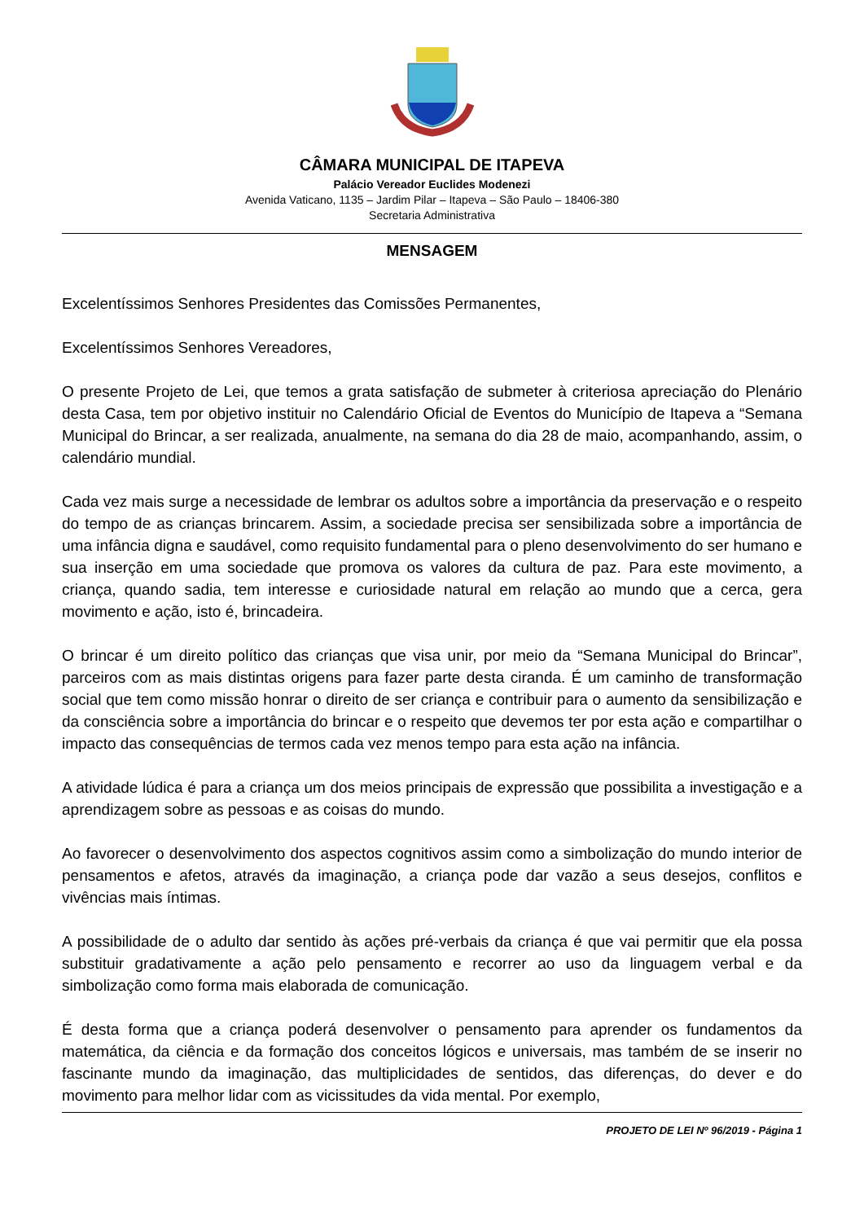CÂMARA MUNICIPAL DE ITAPEVA
Palácio Vereador Euclides Modenezi
Avenida Vaticano, 1135 – Jardim Pilar – Itapeva – São Paulo – 18406-380
Secretaria Administrativa
MENSAGEM
Excelentíssimos Senhores Presidentes das Comissões Permanentes,
Excelentíssimos Senhores Vereadores,
O presente Projeto de Lei, que temos a grata satisfação de submeter à criteriosa apreciação do Plenário desta Casa, tem por objetivo instituir no Calendário Oficial de Eventos do Município de Itapeva a “Semana Municipal do Brincar, a ser realizada, anualmente, na semana do dia 28 de maio, acompanhando, assim, o calendário mundial.
Cada vez mais surge a necessidade de lembrar os adultos sobre a importância da preservação e o respeito do tempo de as crianças brincarem. Assim, a sociedade precisa ser sensibilizada sobre a importância de uma infância digna e saudável, como requisito fundamental para o pleno desenvolvimento do ser humano e sua inserção em uma sociedade que promova os valores da cultura de paz. Para este movimento, a criança, quando sadia, tem interesse e curiosidade natural em relação ao mundo que a cerca, gera movimento e ação, isto é, brincadeira.
O brincar é um direito político das crianças que visa unir, por meio da “Semana Municipal do Brincar”, parceiros com as mais distintas origens para fazer parte desta ciranda. É um caminho de transformação social que tem como missão honrar o direito de ser criança e contribuir para o aumento da sensibilização e da consciência sobre a importância do brincar e o respeito que devemos ter por esta ação e compartilhar o impacto das consequências de termos cada vez menos tempo para esta ação na infância.
A atividade lúdica é para a criança um dos meios principais de expressão que possibilita a investigação e a aprendizagem sobre as pessoas e as coisas do mundo.
Ao favorecer o desenvolvimento dos aspectos cognitivos assim como a simbolização do mundo interior de pensamentos e afetos, através da imaginação, a criança pode dar vazão a seus desejos, conflitos e vivências mais íntimas.
A possibilidade de o adulto dar sentido às ações pré-verbais da criança é que vai permitir que ela possa substituir gradativamente a ação pelo pensamento e recorrer ao uso da linguagem verbal e da simbolização como forma mais elaborada de comunicação.
É desta forma que a criança poderá desenvolver o pensamento para aprender os fundamentos da matemática, da ciência e da formação dos conceitos lógicos e universais, mas também de se inserir no fascinante mundo da imaginação, das multiplicidades de sentidos, das diferenças, do dever e do movimento para melhor lidar com as vicissitudes da vida mental. Por exemplo,
PROJETO DE LEI Nº 96/2019 - Página 1